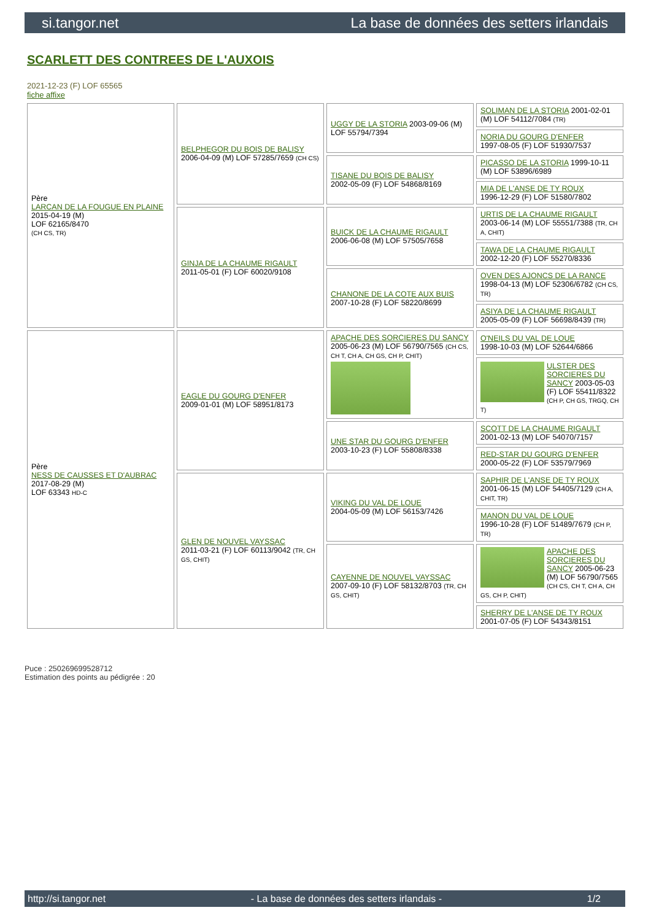si.tangor.net La base de données des setters irlandais
SCARLETT DES CONTREES DE L'AUXOIS
2021-12-23 (F) LOF 65565
fiche affixe
| Père LARCAN DE LA FOUGUE EN PLAINE 2015-04-19 (M) LOF 62165/8470 (CH CS, TR) | BELPHEGOR DU BOIS DE BALISY 2006-04-09 (M) LOF 57285/7659 (CH CS) | UGGY DE LA STORIA 2003-09-06 (M) LOF 55794/7394 | SOLIMAN DE LA STORIA 2001-02-01 (M) LOF 54112/7084 (TR) |
| | | | NORIA DU GOURG D'ENFER 1997-08-05 (F) LOF 51930/7537 |
| | | TISANE DU BOIS DE BALISY 2002-05-09 (F) LOF 54868/8169 | PICASSO DE LA STORIA 1999-10-11 (M) LOF 53896/6989 |
| | | | MIA DE L'ANSE DE TY ROUX 1996-12-29 (F) LOF 51580/7802 |
| | GINJA DE LA CHAUME RIGAULT 2011-05-01 (F) LOF 60020/9108 | BUICK DE LA CHAUME RIGAULT 2006-06-08 (M) LOF 57505/7658 | URTIS DE LA CHAUME RIGAULT 2003-06-14 (M) LOF 55551/7388 (TR, CH A, CHIT) |
| | | | TAWA DE LA CHAUME RIGAULT 2002-12-20 (F) LOF 55270/8336 |
| | | CHANONE DE LA COTE AUX BUIS 2007-10-28 (F) LOF 58220/8699 | OVEN DES AJONCS DE LA RANCE 1998-04-13 (M) LOF 52306/6782 (CH CS, TR) |
| | | | ASIYA DE LA CHAUME RIGAULT 2005-05-09 (F) LOF 56698/8439 (TR) |
| Père NESS DE CAUSSES ET D'AUBRAC 2017-08-29 (M) LOF 63343 HD-C | EAGLE DU GOURG D'ENFER 2009-01-01 (M) LOF 58951/8173 | APACHE DES SORCIERES DU SANCY 2005-06-23 (M) LOF 56790/7565 (CH CS, CH T, CH A, CH GS, CH P, CHIT) | O'NEILS DU VAL DE LOUE 1998-10-03 (M) LOF 52644/6866 |
| | | | ULSTER DES SORCIERES DU SANCY 2003-05-03 (F) LOF 55411/8322 (CH P, CH GS, TRGQ, CH T) |
| | | UNE STAR DU GOURG D'ENFER 2003-10-23 (F) LOF 55808/8338 | SCOTT DE LA CHAUME RIGAULT 2001-02-13 (M) LOF 54070/7157 |
| | | | RED-STAR DU GOURG D'ENFER 2000-05-22 (F) LOF 53579/7969 |
| | GLEN DE NOUVEL VAYSSAC 2011-03-21 (F) LOF 60113/9042 (TR, CH GS, CHIT) | VIKING DU VAL DE LOUE 2004-05-09 (M) LOF 56153/7426 | SAPHIR DE L'ANSE DE TY ROUX 2001-06-15 (M) LOF 54405/7129 (CH A, CHIT, TR) |
| | | | MANON DU VAL DE LOUE 1996-10-28 (F) LOF 51489/7679 (CH P, TR) |
| | | CAYENNE DE NOUVEL VAYSSAC 2007-09-10 (F) LOF 58132/8703 (TR, CH GS, CHIT) | APACHE DES SORCIERES DU SANCY 2005-06-23 (M) LOF 56790/7565 (CH CS, CH T, CH A, CH GS, CH P, CHIT) |
| | | | SHERRY DE L'ANSE DE TY ROUX 2001-07-05 (F) LOF 54343/8151 |
Puce : 250269699528712
Estimation des points au pédigrée : 20
http://si.tangor.net - La base de données des setters irlandais - 1/2